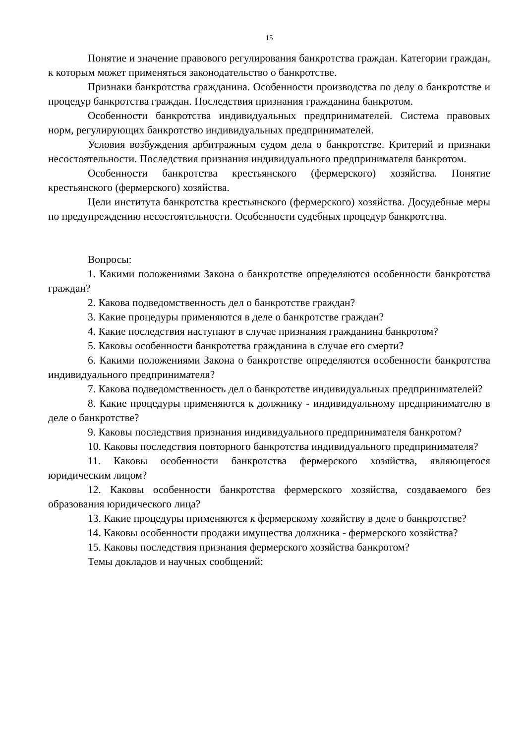15
Понятие и значение правового регулирования банкротства граждан. Категории граждан, к которым может применяться законодательство о банкротстве.
Признаки банкротства гражданина. Особенности производства по делу о банкротстве и процедур банкротства граждан. Последствия признания гражданина банкротом.
Особенности банкротства индивидуальных предпринимателей. Система правовых норм, регулирующих банкротство индивидуальных предпринимателей.
Условия возбуждения арбитражным судом дела о банкротстве. Критерий и признаки несостоятельности. Последствия признания индивидуального предпринимателя банкротом.
Особенности банкротства крестьянского (фермерского) хозяйства. Понятие крестьянского (фермерского) хозяйства.
Цели института банкротства крестьянского (фермерского) хозяйства. Досудебные меры по предупреждению несостоятельности. Особенности судебных процедур банкротства.
Вопросы:
1. Какими положениями Закона о банкротстве определяются особенности банкротства граждан?
2. Какова подведомственность дел о банкротстве граждан?
3. Какие процедуры применяются в деле о банкротстве граждан?
4. Какие последствия наступают в случае признания гражданина банкротом?
5. Каковы особенности банкротства гражданина в случае его смерти?
6. Какими положениями Закона о банкротстве определяются особенности банкротства индивидуального предпринимателя?
7. Какова подведомственность дел о банкротстве индивидуальных предпринимателей?
8. Какие процедуры применяются к должнику - индивидуальному предпринимателю в деле о банкротстве?
9. Каковы последствия признания индивидуального предпринимателя банкротом?
10. Каковы последствия повторного банкротства индивидуального предпринимателя?
11. Каковы особенности банкротства фермерского хозяйства, являющегося юридическим лицом?
12. Каковы особенности банкротства фермерского хозяйства, создаваемого без образования юридического лица?
13. Какие процедуры применяются к фермерскому хозяйству в деле о банкротстве?
14. Каковы особенности продажи имущества должника - фермерского хозяйства?
15. Каковы последствия признания фермерского хозяйства банкротом?
Темы докладов и научных сообщений: